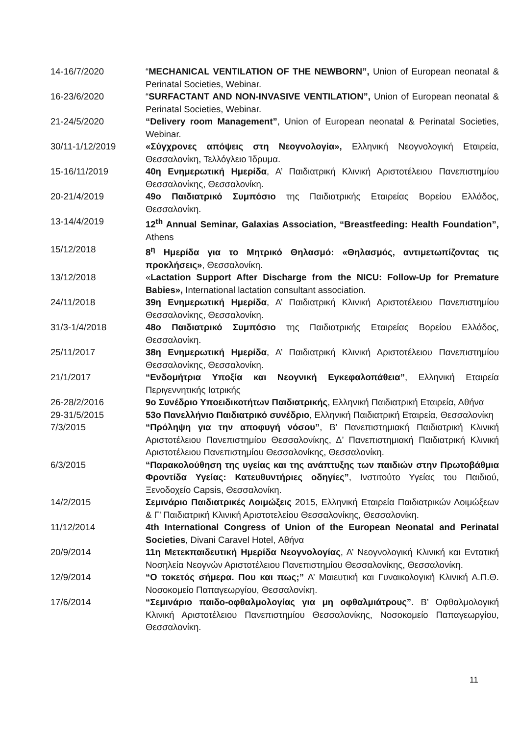14-16/7/2020 “MECHANICAL VENTILATION OF THE NEWBORN”, Union of European neonatal & Perinatal Societies, Webinar.
16-23/6/2020 “SURFACTANT AND NON-INVASIVE VENTILATION”, Union of European neonatal & Perinatal Societies, Webinar.
21-24/5/2020 “Delivery room Management”, Union of European neonatal & Perinatal Societies, Webinar.
30/11-1/12/2019 «Σύγχρονες απόψεις στη Νεογνολογία», Ελληνική Νεογνολογική Εταιρεία, Θεσσαλονίκη, Τελλόγλειο Ίδρυμα.
15-16/11/2019 40η Ενημερωτική Ημερίδα, Α’ Παιδιατρική Κλινική Αριστοτέλειου Πανεπιστημίου Θεσσαλονίκης, Θεσσαλονίκη.
20-21/4/2019 49ο Παιδιατρικό Συμπόσιο της Παιδιατρικής Εταιρείας Βορείου Ελλάδος, Θεσσαλονίκη.
13-14/4/2019 12<sup>th</sup> Annual Seminar, Galaxias Association, “Breastfeeding: Health Foundation”, Athens
15/12/2018 8<sup>η</sup> Ημερίδα για το Μητρικό Θηλασμό: «Θηλασμός, αντιμετωπίζοντας τις προκλήσεις», Θεσσαλονίκη.
13/12/2018 «Lactation Support After Discharge from the NICU: Follow-Up for Premature Babies», International lactation consultant association.
24/11/2018 39η Ενημερωτική Ημερίδα, Α’ Παιδιατρική Κλινική Αριστοτέλειου Πανεπιστημίου Θεσσαλονίκης, Θεσσαλονίκη.
31/3-1/4/2018 48ο Παιδιατρικό Συμπόσιο της Παιδιατρικής Εταιρείας Βορείου Ελλάδος, Θεσσαλονίκη.
25/11/2017 38η Ενημερωτική Ημερίδα, Α’ Παιδιατρική Κλινική Αριστοτέλειου Πανεπιστημίου Θεσσαλονίκης, Θεσσαλονίκη.
21/1/2017 “Ενδομήτρια Υποξία και Νεογνική Εγκεφαλοπάθεια”, Ελληνική Εταιρεία Περιγεννητικής Ιατρικής
26-28/2/2016 9ο Συνέδριο Υποειδικοτήτων Παιδιατρικής, Ελληνική Παιδιατρική Εταιρεία, Αθήνα
29-31/5/2015 53ο Πανελλήνιο Παιδιατρικό συνέδριο, Ελληνική Παιδιατρική Εταιρεία, Θεσσαλονίκη
7/3/2015 “Πρόληψη για την αποφυγή νόσου”, Β’ Πανεπιστημιακή Παιδιατρική Κλινική Αριστοτέλειου Πανεπιστημίου Θεσσαλονίκης, Δ’ Πανεπιστημιακή Παιδιατρική Κλινική Αριστοτέλειου Πανεπιστημίου Θεσσαλονίκης, Θεσσαλονίκη.
6/3/2015 “Παρακολούθηση της υγείας και της ανάπτυξης των παιδιών στην Πρωτοβάθμια Φροντίδα Υγείας: Κατευθυντήριες οδηγίες”, Ινστιτούτο Υγείας του Παιδιού, Ξενοδοχείο Capsis, Θεσσαλονίκη.
14/2/2015 Σεμινάριο Παιδιατρικές Λοιμώξεις 2015, Ελληνική Εταιρεία Παιδιατρικών Λοιμώξεων & Γ’ Παιδιατρική Κλινική Αριστοτελείου Θεσσαλονίκης, Θεσσαλονίκη.
11/12/2014 4th International Congress of Union of the European Neonatal and Perinatal Societies, Divani Caravel Hotel, Αθήνα
20/9/2014 11η Μετεκπαιδευτική Ημερίδα Νεογνολογίας, Α’ Νεογνολογική Κλινική και Εντατική Νοσηλεία Νεογνών Αριστοτέλειου Πανεπιστημίου Θεσσαλονίκης, Θεσσαλονίκη.
12/9/2014 “Ο τοκετός σήμερα. Που και πως;” Α’ Μαιευτική και Γυναικολογική Κλινική Α.Π.Θ. Νοσοκομείο Παπαγεωργίου, Θεσσαλονίκη.
17/6/2014 “Σεμινάριο παιδο-οφθαλμολογίας για μη οφθαλμιάτρους”. Β’ Οφθαλμολογική Κλινική Αριστοτέλειου Πανεπιστημίου Θεσσαλονίκης, Νοσοκομείο Παπαγεωργίου, Θεσσαλονίκη.
11